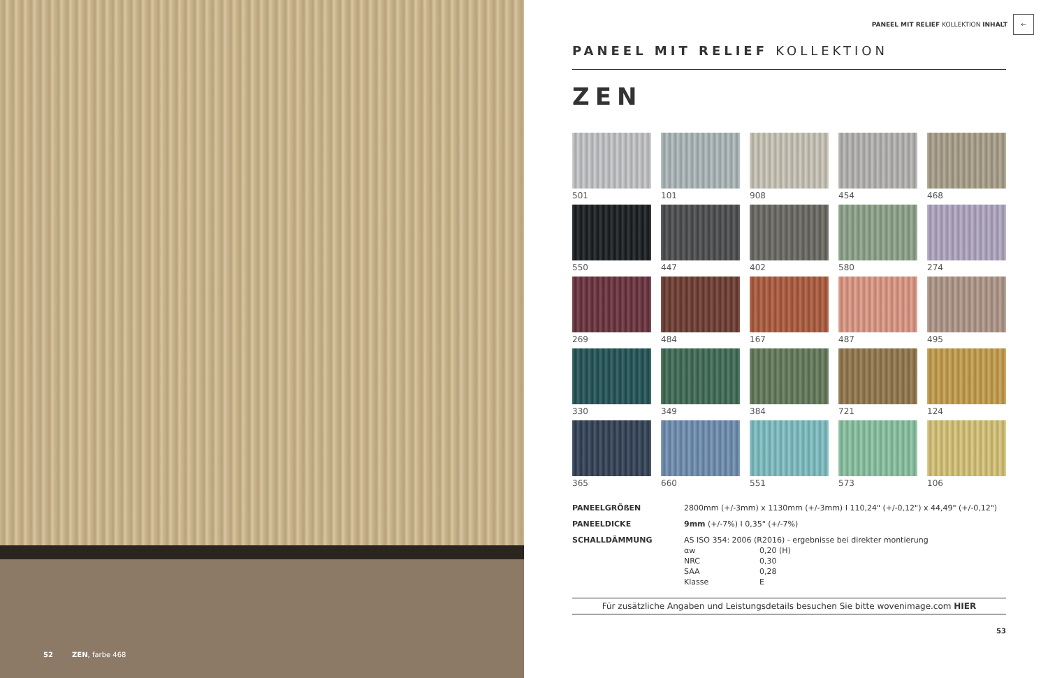52 ZEN, farbe 468
PANEEL MIT RELIEF KOLLEKTION INHALT ←
PANEEL MIT RELIEF KOLLEKTION
ZEN
501
101
908
454
468
550
447
402
580
274
269
484
167
487
495
330
349
384
721
124
365
660
551
573
106
| PANEELGRÖßEN | 2800mm (+/-3mm) x 1130mm (+/-3mm) I 110,24" (+/-0,12") x 44,49" (+/-0,12") | |
| PANEELDICKE | 9mm (+/-7%) I 0,35" (+/-7%) | |
| SCHALLDÄMMUNG | AS ISO 354: 2006 (R2016) - ergebnisse bei direkter montierung | |
| | αw | 0,20 (H) |
| | NRC | 0,30 |
| | SAA | 0,28 |
| | Klasse | E |
Für zusätzliche Angaben und Leistungsdetails besuchen Sie bitte wovenimage.com HIER
53